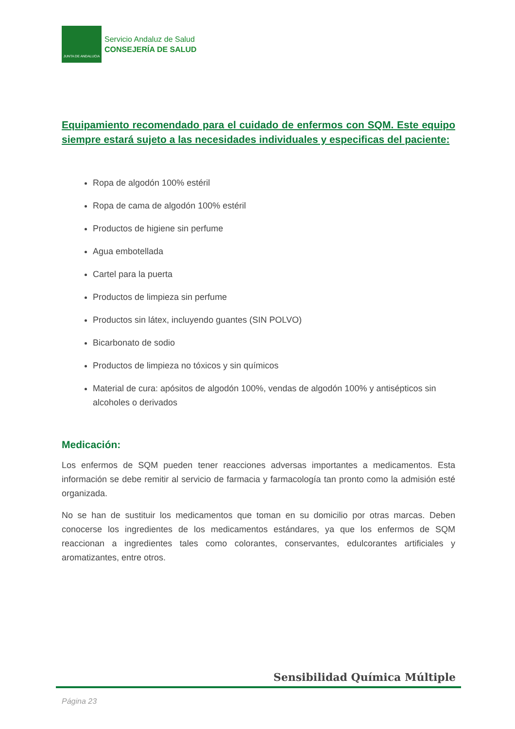JUNTA DE ANDALUCIA
Servicio Andaluz de Salud
CONSEJERÍA DE SALUD
Equipamiento recomendado para el cuidado de enfermos con SQM. Este equipo siempre estará sujeto a las necesidades individuales y especificas del paciente:
Ropa de algodón 100% estéril
Ropa de cama de algodón 100% estéril
Productos de higiene sin perfume
Agua embotellada
Cartel para la puerta
Productos de limpieza sin perfume
Productos sin látex, incluyendo guantes (SIN POLVO)
Bicarbonato de sodio
Productos de limpieza no tóxicos y sin químicos
Material de cura: apósitos de algodón 100%, vendas de algodón 100% y antisépticos sin alcoholes o derivados
Medicación:
Los enfermos de SQM pueden tener reacciones adversas importantes a medicamentos. Esta información se debe remitir al servicio de farmacia y farmacología tan pronto como la admisión esté organizada.
No se han de sustituir los medicamentos que toman en su domicilio por otras marcas. Deben conocerse los ingredientes de los medicamentos estándares, ya que los enfermos de SQM reaccionan a ingredientes tales como colorantes, conservantes, edulcorantes artificiales y aromatizantes, entre otros.
Sensibilidad Química Múltiple
Página 23